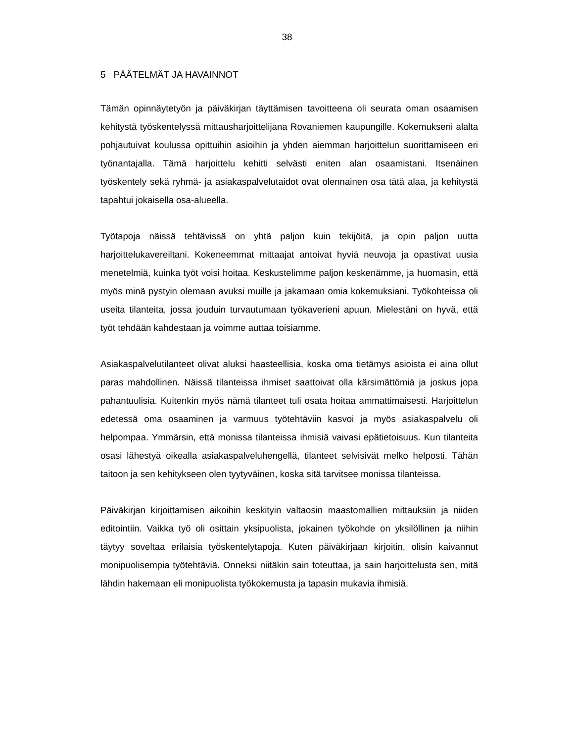38
5 PÄÄTELMÄT JA HAVAINNOT
Tämän opinnäytetyön ja päiväkirjan täyttämisen tavoitteena oli seurata oman osaamisen kehitystä työskentelyssä mittausharjoittelijana Rovaniemen kaupungille. Kokemukseni alalta pohjautuivat koulussa opittuihin asioihin ja yhden aiemman harjoittelun suorittamiseen eri työnantajalla. Tämä harjoittelu kehitti selvästi eniten alan osaamistani. Itsenäinen työskentely sekä ryhmä- ja asiakaspalvelutaidot ovat olennainen osa tätä alaa, ja kehitystä tapahtui jokaisella osa-alueella.
Työtapoja näissä tehtävissä on yhtä paljon kuin tekijöitä, ja opin paljon uutta harjoittelukavereiltani. Kokeneemmat mittaajat antoivat hyviä neuvoja ja opastivat uusia menetelmiä, kuinka työt voisi hoitaa. Keskustelimme paljon keskenämme, ja huomasin, että myös minä pystyin olemaan avuksi muille ja jakamaan omia kokemuksiani. Työkohteissa oli useita tilanteita, jossa jouduin turvautumaan työkaverieni apuun. Mielestäni on hyvä, että työt tehdään kahdestaan ja voimme auttaa toisiamme.
Asiakaspalvelutilanteet olivat aluksi haasteellisia, koska oma tietämys asioista ei aina ollut paras mahdollinen. Näissä tilanteissa ihmiset saattoivat olla kärsimättömiä ja joskus jopa pahantuulisia. Kuitenkin myös nämä tilanteet tuli osata hoitaa ammattimaisesti. Harjoittelun edetessä oma osaaminen ja varmuus työtehtäviin kasvoi ja myös asiakaspalvelu oli helpompaa. Ymmärsin, että monissa tilanteissa ihmisiä vaivasi epätietoisuus. Kun tilanteita osasi lähestyä oikealla asiakaspalveluhengellä, tilanteet selvisivät melko helposti. Tähän taitoon ja sen kehitykseen olen tyytyväinen, koska sitä tarvitsee monissa tilanteissa.
Päiväkirjan kirjoittamisen aikoihin keskityin valtaosin maastomallien mittauksiin ja niiden editointiin. Vaikka työ oli osittain yksipuolista, jokainen työkohde on yksilöllinen ja niihin täytyy soveltaa erilaisia työskentelytapoja. Kuten päiväkirjaan kirjoitin, olisin kaivannut monipuolisempia työtehtäviä. Onneksi niitäkin sain toteuttaa, ja sain harjoittelusta sen, mitä lähdin hakemaan eli monipuolista työkokemusta ja tapasin mukavia ihmisiä.